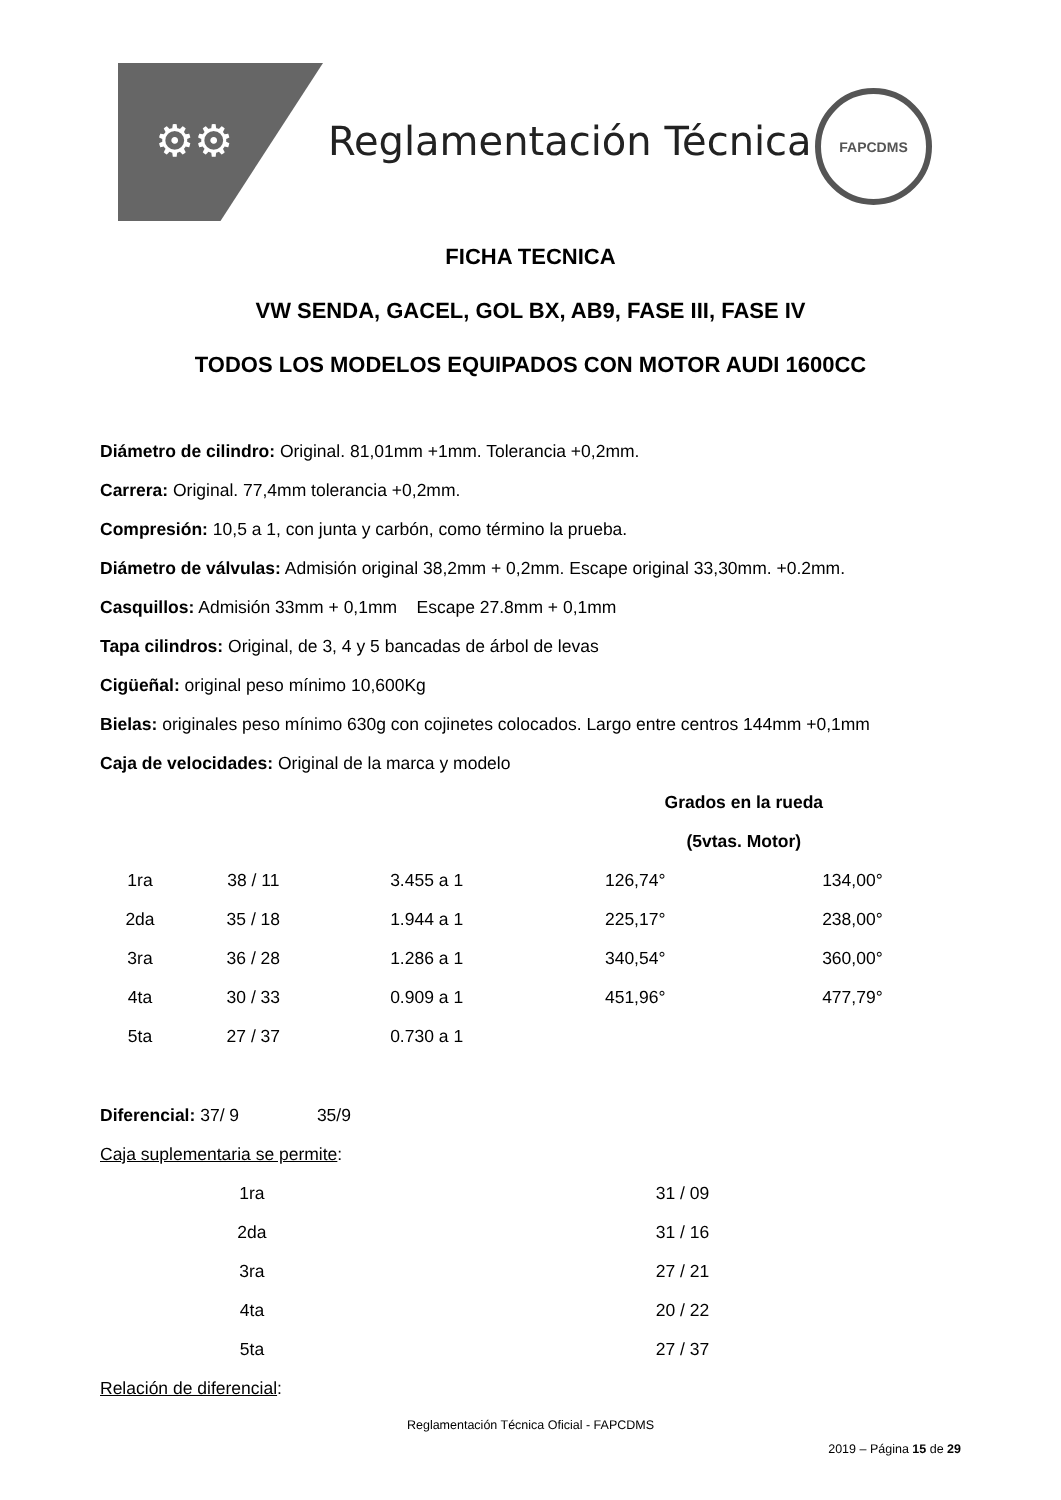⚙⚙ Reglamentación Técnica
FAPCDMS
FICHA TECNICA
VW SENDA, GACEL, GOL BX, AB9, FASE III, FASE IV
TODOS LOS MODELOS EQUIPADOS CON MOTOR AUDI 1600CC
Diámetro de cilindro: Original. 81,01mm +1mm. Tolerancia +0,2mm.
Carrera: Original. 77,4mm tolerancia +0,2mm.
Compresión: 10,5 a 1, con junta y carbón, como término la prueba.
Diámetro de válvulas: Admisión original 38,2mm + 0,2mm. Escape original 33,30mm. +0.2mm.
Casquillos: Admisión 33mm + 0,1mm Escape 27.8mm + 0,1mm
Tapa cilindros: Original, de 3, 4 y 5 bancadas de árbol de levas
Cigüeñal: original peso mínimo 10,600Kg
Bielas: originales peso mínimo 630g con cojinetes colocados. Largo entre centros 144mm +0,1mm
Caja de velocidades: Original de la marca y modelo
| | | | Grados en la rueda | |
| --- | --- | --- | --- | --- |
| | | | (5vtas. Motor) | |
| 1ra | 38 / 11 | 3.455 a 1 | 126,74° | 134,00° |
| 2da | 35 / 18 | 1.944 a 1 | 225,17° | 238,00° |
| 3ra | 36 / 28 | 1.286 a 1 | 340,54° | 360,00° |
| 4ta | 30 / 33 | 0.909 a 1 | 451,96° | 477,79° |
| 5ta | 27 / 37 | 0.730 a 1 | | |
Diferencial: 37/ 9 35/9
Caja suplementaria se permite:
| 1ra | 31 / 09 |
| 2da | 31 / 16 |
| 3ra | 27 / 21 |
| 4ta | 20 / 22 |
| 5ta | 27 / 37 |
Relación de diferencial:
Reglamentación Técnica Oficial - FAPCDMS
2019 – Página 15 de 29